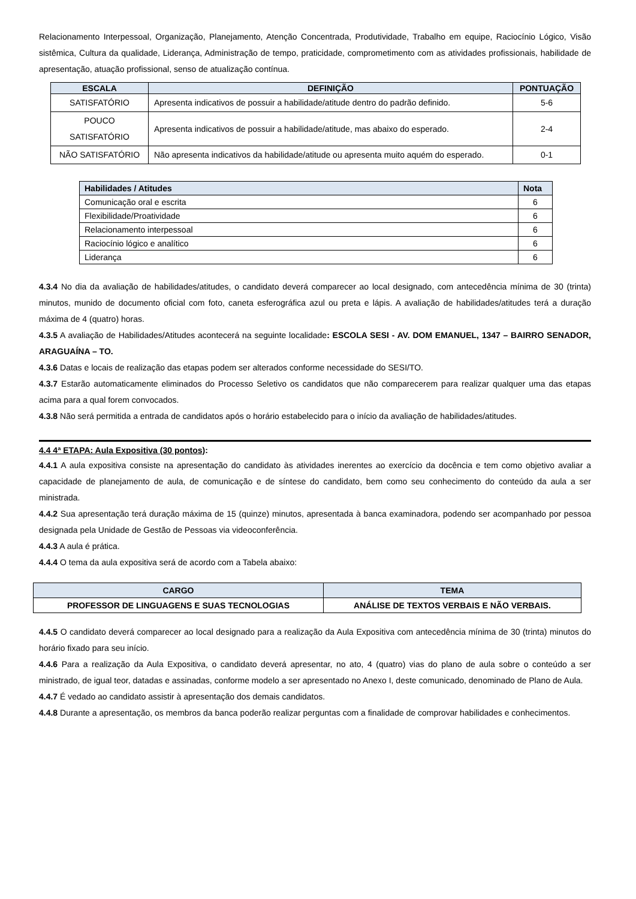Relacionamento Interpessoal, Organização, Planejamento, Atenção Concentrada, Produtividade, Trabalho em equipe, Raciocínio Lógico, Visão sistêmica, Cultura da qualidade, Liderança, Administração de tempo, praticidade, comprometimento com as atividades profissionais, habilidade de apresentação, atuação profissional, senso de atualização contínua.
| ESCALA | DEFINIÇÃO | PONTUAÇÃO |
| --- | --- | --- |
| SATISFATÓRIO | Apresenta indicativos de possuir a habilidade/atitude dentro do padrão definido. | 5-6 |
| POUCO SATISFATÓRIO | Apresenta indicativos de possuir a habilidade/atitude, mas abaixo do esperado. | 2-4 |
| NÃO SATISFATÓRIO | Não apresenta indicativos da habilidade/atitude ou apresenta muito aquém do esperado. | 0-1 |
| Habilidades / Atitudes | Nota |
| --- | --- |
| Comunicação oral e escrita | 6 |
| Flexibilidade/Proatividade | 6 |
| Relacionamento interpessoal | 6 |
| Raciocínio lógico e analítico | 6 |
| Liderança | 6 |
4.3.4 No dia da avaliação de habilidades/atitudes, o candidato deverá comparecer ao local designado, com antecedência mínima de 30 (trinta) minutos, munido de documento oficial com foto, caneta esferográfica azul ou preta e lápis. A avaliação de habilidades/atitudes terá a duração máxima de 4 (quatro) horas.
4.3.5 A avaliação de Habilidades/Atitudes acontecerá na seguinte localidade: ESCOLA SESI - AV. DOM EMANUEL, 1347 – BAIRRO SENADOR, ARAGUAÍNA – TO.
4.3.6 Datas e locais de realização das etapas podem ser alterados conforme necessidade do SESI/TO.
4.3.7 Estarão automaticamente eliminados do Processo Seletivo os candidatos que não comparecerem para realizar qualquer uma das etapas acima para a qual forem convocados.
4.3.8 Não será permitida a entrada de candidatos após o horário estabelecido para o início da avaliação de habilidades/atitudes.
4.4 4ª ETAPA: Aula Expositiva (30 pontos):
4.4.1 A aula expositiva consiste na apresentação do candidato às atividades inerentes ao exercício da docência e tem como objetivo avaliar a capacidade de planejamento de aula, de comunicação e de síntese do candidato, bem como seu conhecimento do conteúdo da aula a ser ministrada.
4.4.2 Sua apresentação terá duração máxima de 15 (quinze) minutos, apresentada à banca examinadora, podendo ser acompanhado por pessoa designada pela Unidade de Gestão de Pessoas via videoconferência.
4.4.3 A aula é prática.
4.4.4 O tema da aula expositiva será de acordo com a Tabela abaixo:
| CARGO | TEMA |
| --- | --- |
| PROFESSOR DE LINGUAGENS E SUAS TECNOLOGIAS | ANÁLISE DE TEXTOS VERBAIS E NÃO VERBAIS. |
4.4.5 O candidato deverá comparecer ao local designado para a realização da Aula Expositiva com antecedência mínima de 30 (trinta) minutos do horário fixado para seu início.
4.4.6 Para a realização da Aula Expositiva, o candidato deverá apresentar, no ato, 4 (quatro) vias do plano de aula sobre o conteúdo a ser ministrado, de igual teor, datadas e assinadas, conforme modelo a ser apresentado no Anexo I, deste comunicado, denominado de Plano de Aula.
4.4.7 É vedado ao candidato assistir à apresentação dos demais candidatos.
4.4.8 Durante a apresentação, os membros da banca poderão realizar perguntas com a finalidade de comprovar habilidades e conhecimentos.